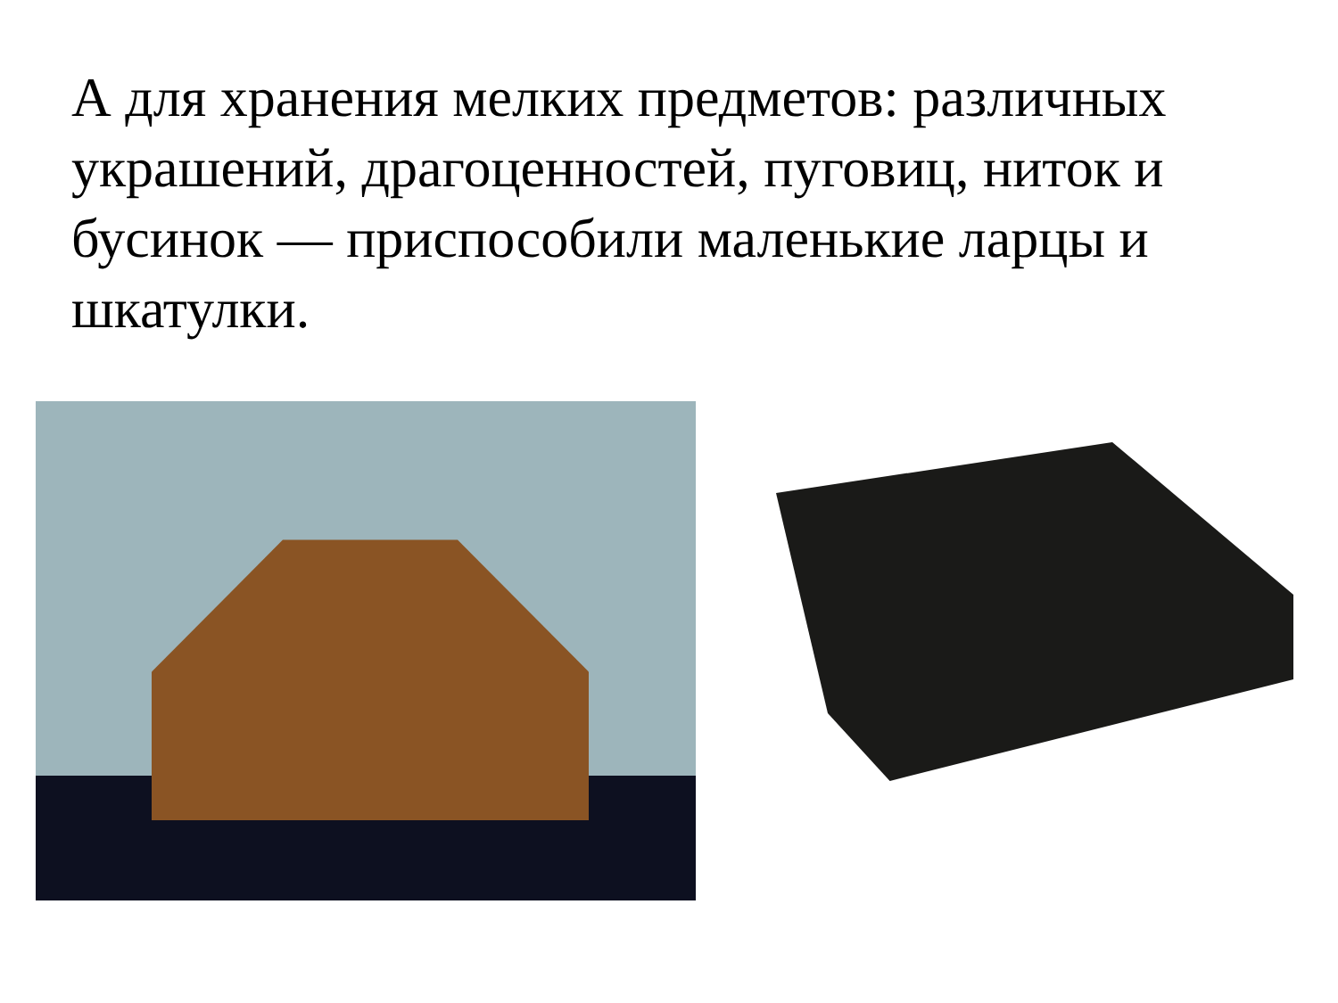А для хранения мелких предметов: различных украшений, драгоценностей, пуговиц, ниток и бусинок — приспособили маленькие ларцы и шкатулки.